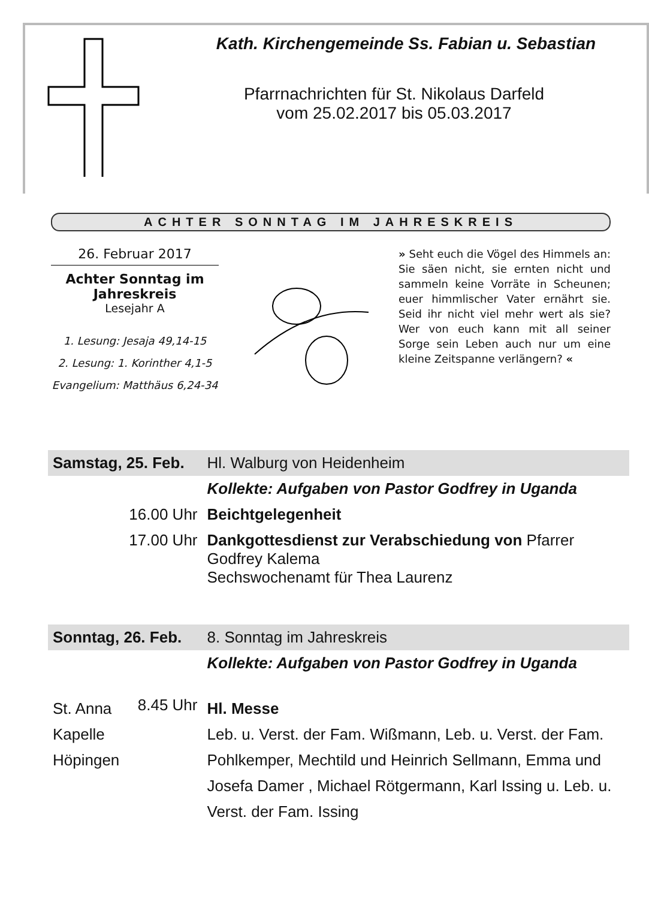Kath. Kirchengemeinde Ss. Fabian u. Sebastian
Pfarrnachrichten für St. Nikolaus Darfeld
vom 25.02.2017 bis 05.03.2017
ACHTER SONNTAG IM JAHRESKREIS
26. Februar 2017
Achter Sonntag im Jahreskreis
Lesejahr A
1. Lesung: Jesaja 49,14-15
2. Lesung: 1. Korinther 4,1-5
Evangelium: Matthäus 6,24-34
» Seht euch die Vögel des Himmels an: Sie säen nicht, sie ernten nicht und sammeln keine Vorräte in Scheunen; euer himmlischer Vater ernährt sie. Seid ihr nicht viel mehr wert als sie? Wer von euch kann mit all seiner Sorge sein Leben auch nur um eine kleine Zeitspanne verlängern? «
| Samstag, 25. Feb. | | Hl. Walburg von Heidenheim |
| | | Kollekte: Aufgaben von Pastor Godfrey in Uganda |
| | 16.00 Uhr | Beichtgelegenheit |
| | 17.00 Uhr | Dankgottesdienst zur Verabschiedung von Pfarrer Godfrey Kalema Sechswochenamt für Thea Laurenz |
| Sonntag, 26. Feb. | | 8. Sonntag im Jahreskreis |
| | | Kollekte: Aufgaben von Pastor Godfrey in Uganda |
| St. Anna Kapelle Höpingen | 8.45 Uhr | Hl. Messe Leb. u. Verst. der Fam. Wißmann, Leb. u. Verst. der Fam. Pohlkemper, Mechtild und Heinrich Sellmann, Emma und Josefa Damer , Michael Rötgermann, Karl Issing u. Leb. u. Verst. der Fam. Issing |